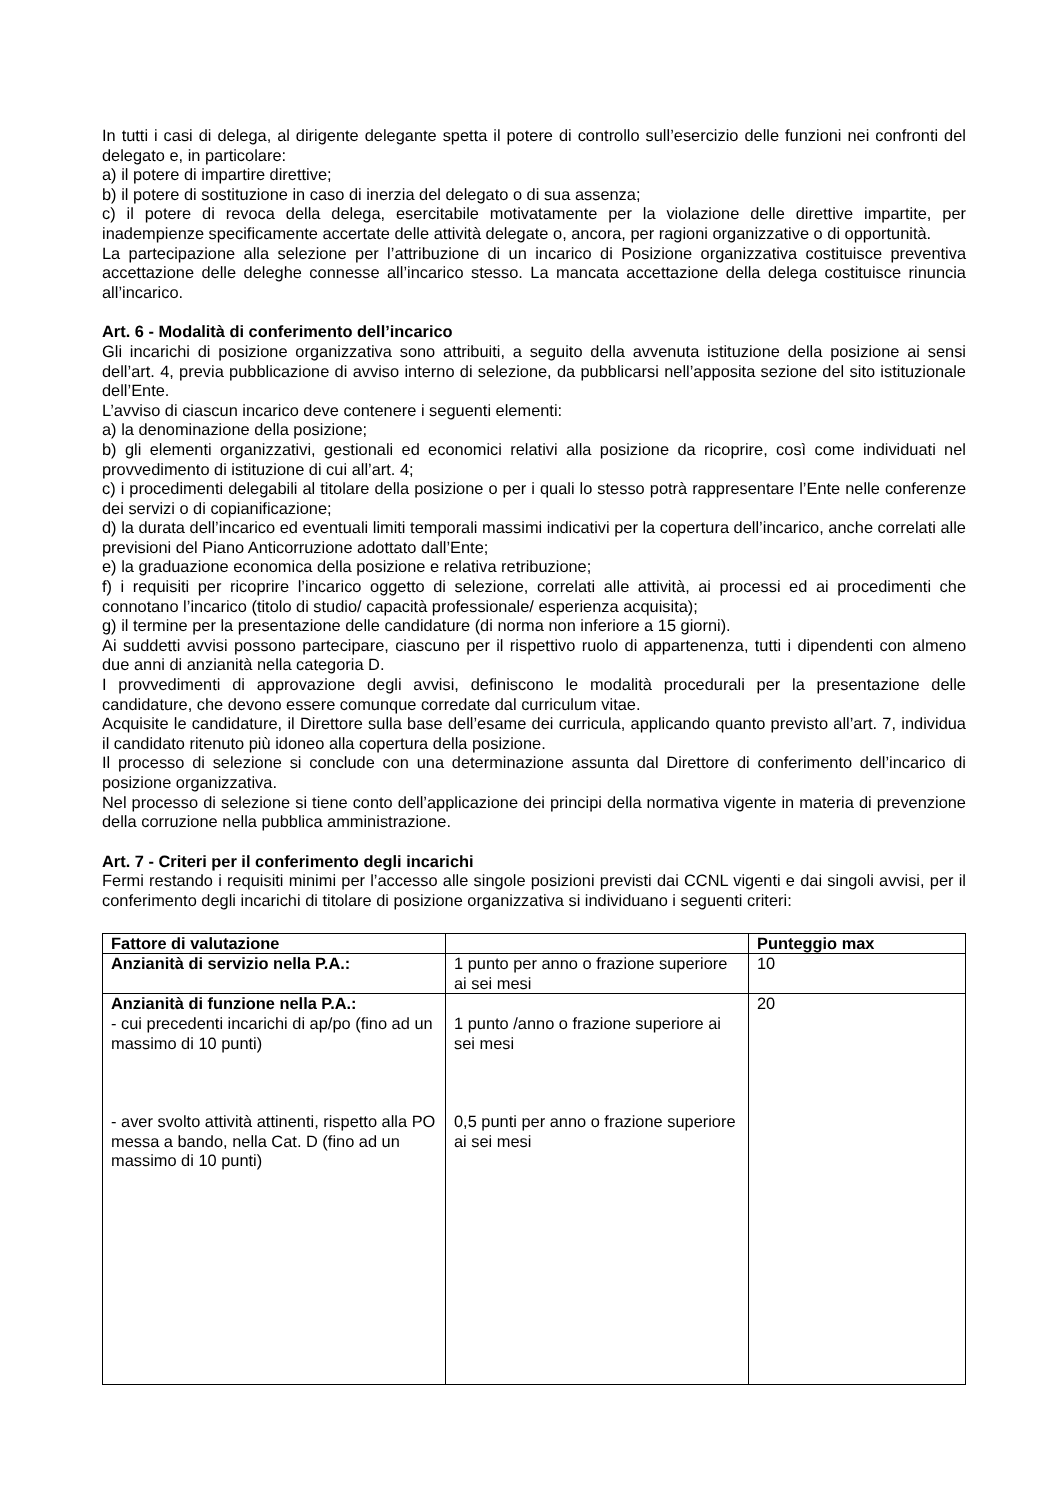In tutti i casi di delega, al dirigente delegante spetta il potere di controllo sull’esercizio delle funzioni nei confronti del delegato e, in particolare:
a) il potere di impartire direttive;
b) il potere di sostituzione in caso di inerzia del delegato o di sua assenza;
c) il potere di revoca della delega, esercitabile motivatamente per la violazione delle direttive impartite, per inadempienze specificamente accertate delle attività delegate o, ancora, per ragioni organizzative o di opportunità.
La partecipazione alla selezione per l’attribuzione di un incarico di Posizione organizzativa costituisce preventiva accettazione delle deleghe connesse all’incarico stesso. La mancata accettazione della delega costituisce rinuncia all’incarico.
Art. 6 - Modalità di conferimento dell’incarico
Gli incarichi di posizione organizzativa sono attribuiti, a seguito della avvenuta istituzione della posizione ai sensi dell’art. 4, previa pubblicazione di avviso interno di selezione, da pubblicarsi nell’apposita sezione del sito istituzionale dell’Ente.
L’avviso di ciascun incarico deve contenere i seguenti elementi:
a) la denominazione della posizione;
b) gli elementi organizzativi, gestionali ed economici relativi alla posizione da ricoprire, così come individuati nel provvedimento di istituzione di cui all’art. 4;
c) i procedimenti delegabili al titolare della posizione o per i quali lo stesso potrà rappresentare l’Ente nelle conferenze dei servizi o di copianificazione;
d) la durata dell’incarico ed eventuali limiti temporali massimi indicativi per la copertura dell’incarico, anche correlati alle previsioni del Piano Anticorruzione adottato dall’Ente;
e) la graduazione economica della posizione e relativa retribuzione;
f) i requisiti per ricoprire l’incarico oggetto di selezione, correlati alle attività, ai processi ed ai procedimenti che connotano l’incarico (titolo di studio/ capacità professionale/ esperienza acquisita);
g) il termine per la presentazione delle candidature (di norma non inferiore a 15 giorni).
Ai suddetti avvisi possono partecipare, ciascuno per il rispettivo ruolo di appartenenza, tutti i dipendenti con almeno due anni di anzianità nella categoria D.
I provvedimenti di approvazione degli avvisi, definiscono le modalità procedurali per la presentazione delle candidature, che devono essere comunque corredate dal curriculum vitae.
Acquisite le candidature, il Direttore sulla base dell’esame dei curricula, applicando quanto previsto all’art. 7, individua il candidato ritenuto più idoneo alla copertura della posizione.
Il processo di selezione si conclude con una determinazione assunta dal Direttore di conferimento dell’incarico di posizione organizzativa.
Nel processo di selezione si tiene conto dell’applicazione dei principi della normativa vigente in materia di prevenzione della corruzione nella pubblica amministrazione.
Art. 7 - Criteri per il conferimento degli incarichi
Fermi restando i requisiti minimi per l’accesso alle singole posizioni previsti dai CCNL vigenti e dai singoli avvisi, per il conferimento degli incarichi di titolare di posizione organizzativa si individuano i seguenti criteri:
| Fattore di valutazione | | Punteggio max |
| --- | --- | --- |
| Anzianità di servizio nella P.A.: | 1 punto per anno o frazione superiore ai sei mesi | 10 |
| Anzianità di funzione nella P.A.: - cui precedenti incarichi di ap/po (fino ad un massimo di 10 punti) - aver svolto attività attinenti, rispetto alla PO messa a bando, nella Cat. D (fino ad un massimo di 10 punti) | 1 punto /anno o frazione superiore ai sei mesi 0,5 punti per anno o frazione superiore ai sei mesi | 20 |